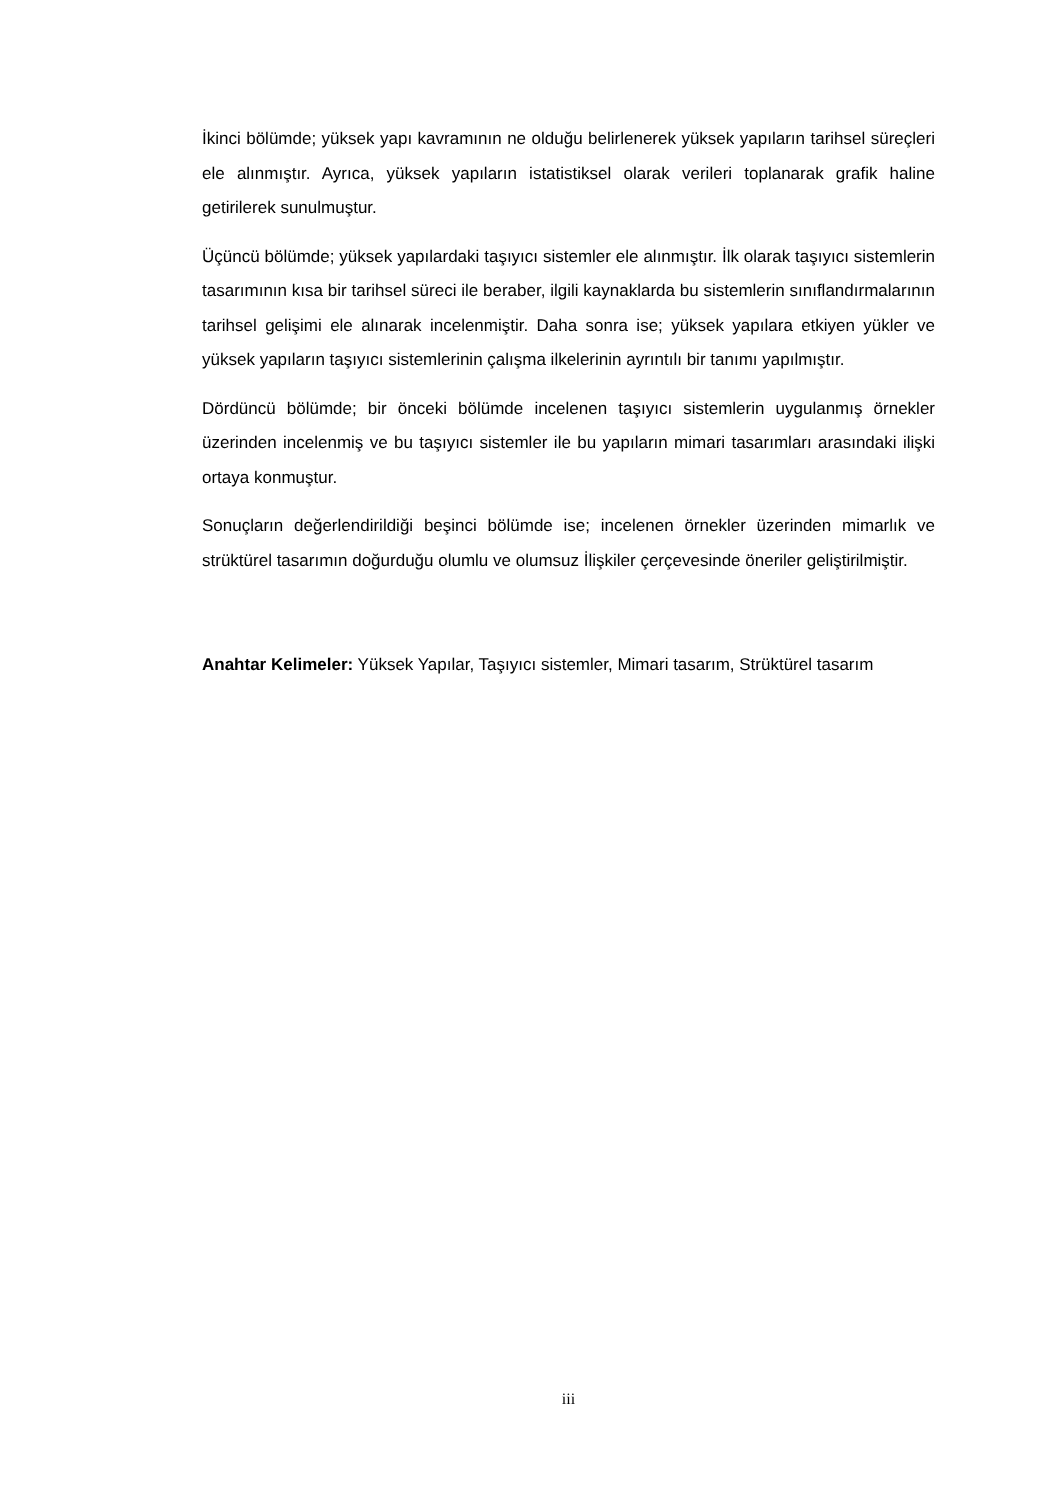İkinci bölümde; yüksek yapı kavramının ne olduğu belirlenerek yüksek yapıların tarihsel süreçleri ele alınmıştır. Ayrıca, yüksek yapıların istatistiksel olarak verileri toplanarak grafik haline getirilerek sunulmuştur.
Üçüncü bölümde; yüksek yapılardaki taşıyıcı sistemler ele alınmıştır. İlk olarak taşıyıcı sistemlerin tasarımının kısa bir tarihsel süreci ile beraber, ilgili kaynaklarda bu sistemlerin sınıflandırmalarının tarihsel gelişimi ele alınarak incelenmiştir. Daha sonra ise; yüksek yapılara etkiyen yükler ve yüksek yapıların taşıyıcı sistemlerinin çalışma ilkelerinin ayrıntılı bir tanımı yapılmıştır.
Dördüncü bölümde; bir önceki bölümde incelenen taşıyıcı sistemlerin uygulanmış örnekler üzerinden incelenmiş ve bu taşıyıcı sistemler ile bu yapıların mimari tasarımları arasındaki ilişki ortaya konmuştur.
Sonuçların değerlendirildiği beşinci bölümde ise; incelenen örnekler üzerinden mimarlık ve strüktürel tasarımın doğurduğu olumlu ve olumsuz İlişkiler çerçevesinde öneriler geliştirilmiştir.
Anahtar Kelimeler: Yüksek Yapılar, Taşıyıcı sistemler, Mimari tasarım, Strüktürel tasarım
iii